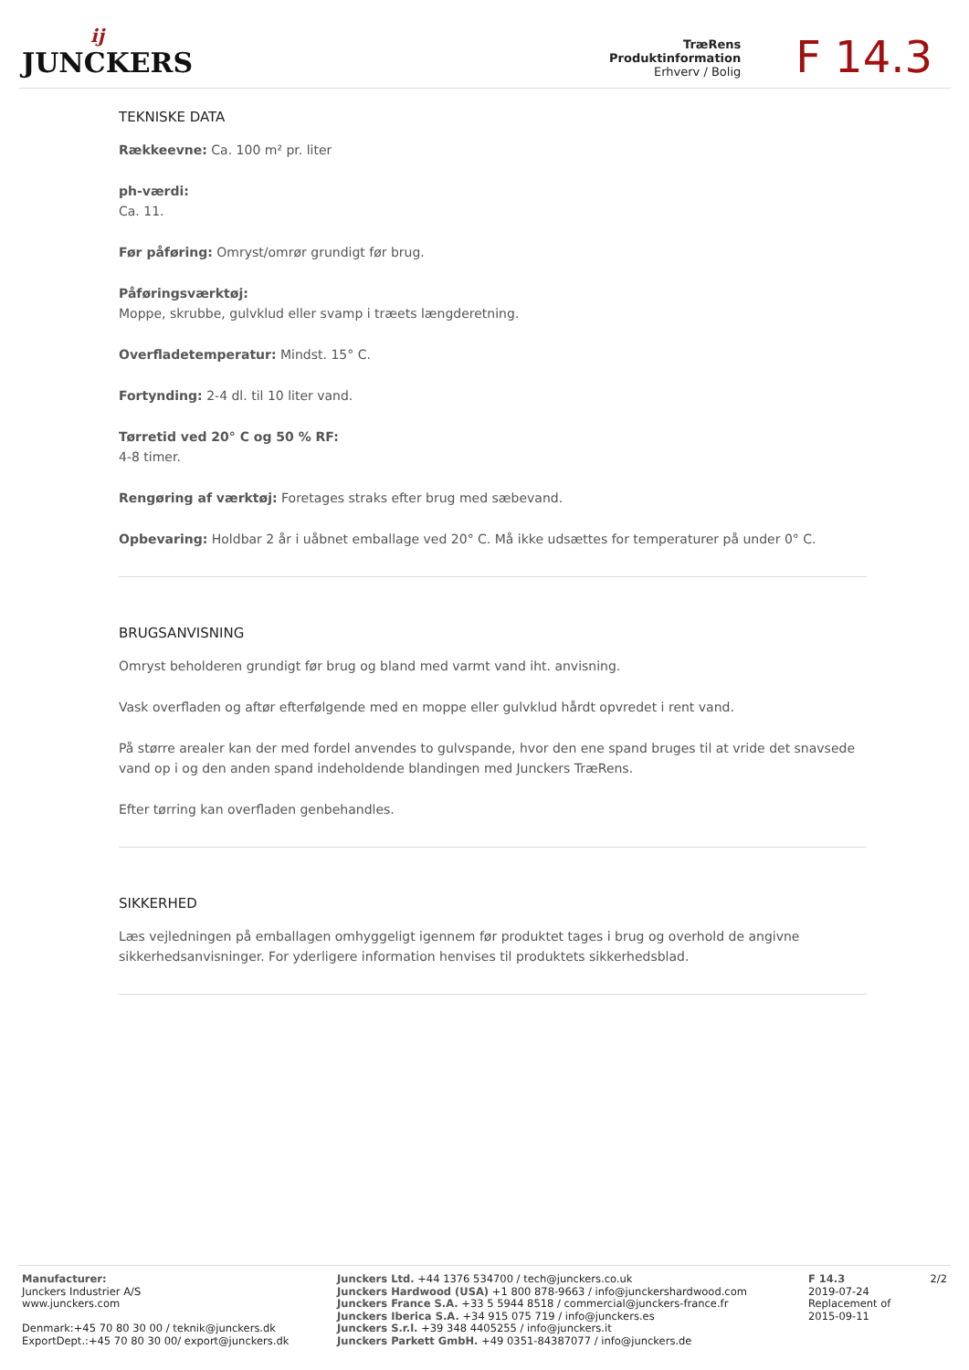ĳ
JUNCKERS
TræRens
Produktinformation
Erhverv / Bolig
F 14.3
TEKNISKE DATA
Rækkeevne: Ca. 100 m² pr. liter
ph-værdi:
Ca. 11.
Før påføring: Omryst/omrør grundigt før brug.
Påføringsværktøj:
Moppe, skrubbe, gulvklud eller svamp i træets længderetning.
Overfladetemperatur: Mindst. 15° C.
Fortynding: 2-4 dl. til 10 liter vand.
Tørretid ved 20° C og 50 % RF:
4-8 timer.
Rengøring af værktøj: Foretages straks efter brug med sæbevand.
Opbevaring: Holdbar 2 år i uåbnet emballage ved 20° C. Må ikke udsættes for temperaturer på under 0° C.
BRUGSANVISNING
Omryst beholderen grundigt før brug og bland med varmt vand iht. anvisning.
Vask overfladen og aftør efterfølgende med en moppe eller gulvklud hårdt opvredet i rent vand.
På større arealer kan der med fordel anvendes to gulvspande, hvor den ene spand bruges til at vride det snavsede vand op i og den anden spand indeholdende blandingen med Junckers TræRens.
Efter tørring kan overfladen genbehandles.
SIKKERHED
Læs vejledningen på emballagen omhyggeligt igennem før produktet tages i brug og overhold de angivne sikkerhedsanvisninger. For yderligere information henvises til produktets sikkerhedsblad.
Manufacturer:
Junckers Industrier A/S
www.junckers.com
Denmark:+45 70 80 30 00 / teknik@junckers.dk
ExportDept.:+45 70 80 30 00/ export@junckers.dk
Junckers Ltd. +44 1376 534700 / tech@junckers.co.uk
Junckers Hardwood (USA) +1 800 878-9663 / info@junckershardwood.com
Junckers France S.A. +33 5 5944 8518 / commercial@junckers-france.fr
Junckers Iberica S.A. +34 915 075 719 / info@junckers.es
Junckers S.r.l. +39 348 4405255 / info@junckers.it
Junckers Parkett GmbH. +49 0351-84387077 / info@junckers.de
F 14.3
2019-07-24
Replacement of
2015-09-11
2/2